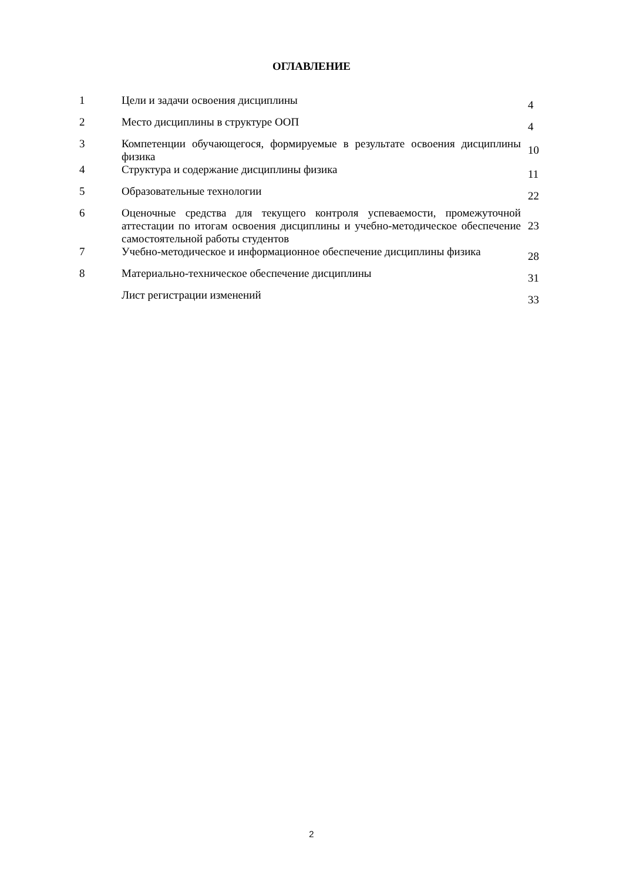ОГЛАВЛЕНИЕ
| 1 | Цели и задачи освоения дисциплины | 4 |
| 2 | Место дисциплины в структуре ООП | 4 |
| 3 | Компетенции обучающегося, формируемые в результате освоения дисциплины физика | 10 |
| 4 | Структура и содержание дисциплины физика | 11 |
| 5 | Образовательные технологии | 22 |
| 6 | Оценочные средства для текущего контроля успеваемости, промежуточной аттестации по итогам освоения дисциплины и учебно-методическое обеспечение самостоятельной работы студентов | 23 |
| 7 | Учебно-методическое и информационное обеспечение дисциплины физика | 28 |
| 8 | Материально-техническое обеспечение дисциплины | 31 |
| | Лист регистрации изменений | 33 |
2